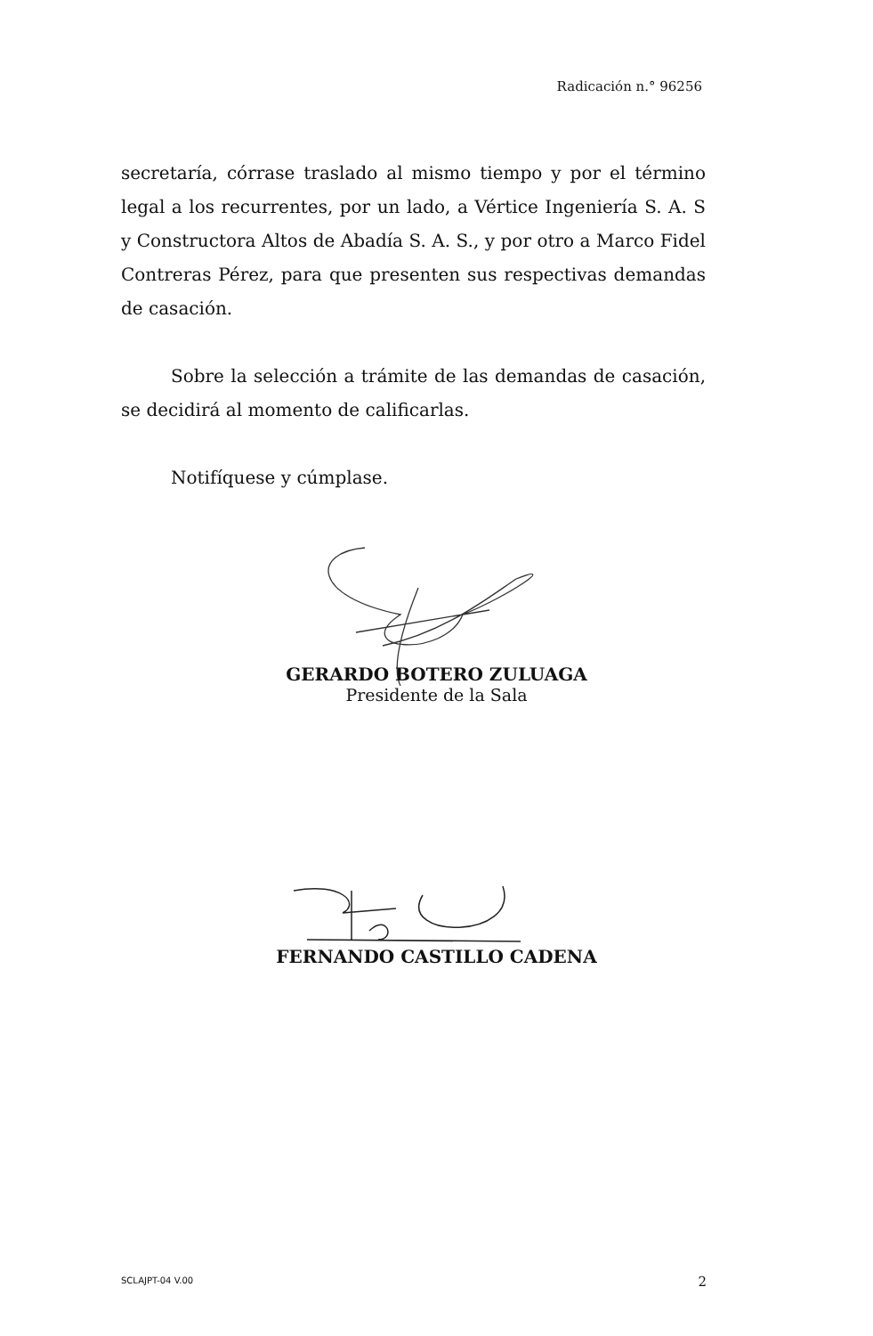Radicación n.° 96256
secretaría, córrase traslado al mismo tiempo y por el término legal a los recurrentes, por un lado, a Vértice Ingeniería S. A. S y Constructora Altos de Abadía S. A. S., y por otro a Marco Fidel Contreras Pérez, para que presenten sus respectivas demandas de casación.
Sobre la selección a trámite de las demandas de casación, se decidirá al momento de calificarlas.
Notifíquese y cúmplase.
GERARDO BOTERO ZULUAGA
Presidente de la Sala
FERNANDO CASTILLO CADENA
SCLAJPT-04 V.00 2